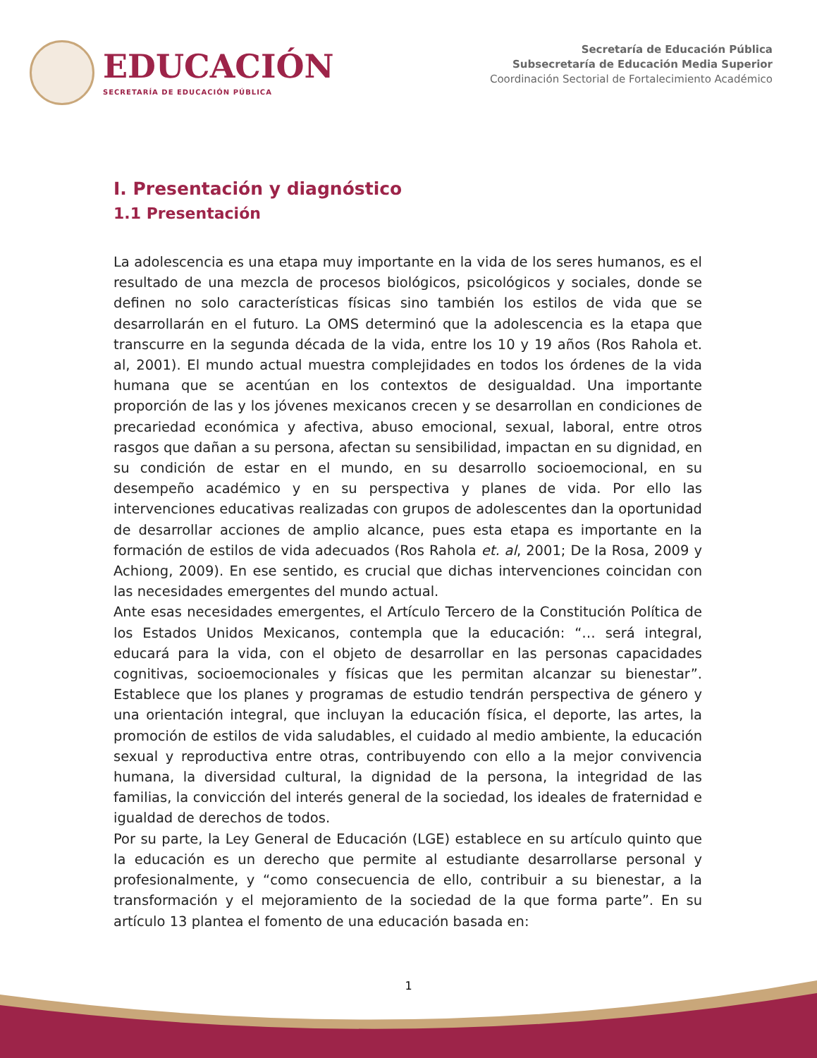EDUCACIÓN
SECRETARÍA DE EDUCACIÓN PÚBLICA
Secretaría de Educación Pública
Subsecretaría de Educación Media Superior
Coordinación Sectorial de Fortalecimiento Académico
I. Presentación y diagnóstico
1.1 Presentación
La adolescencia es una etapa muy importante en la vida de los seres humanos, es el resultado de una mezcla de procesos biológicos, psicológicos y sociales, donde se definen no solo características físicas sino también los estilos de vida que se desarrollarán en el futuro. La OMS determinó que la adolescencia es la etapa que transcurre en la segunda década de la vida, entre los 10 y 19 años (Ros Rahola et. al, 2001). El mundo actual muestra complejidades en todos los órdenes de la vida humana que se acentúan en los contextos de desigualdad. Una importante proporción de las y los jóvenes mexicanos crecen y se desarrollan en condiciones de precariedad económica y afectiva, abuso emocional, sexual, laboral, entre otros rasgos que dañan a su persona, afectan su sensibilidad, impactan en su dignidad, en su condición de estar en el mundo, en su desarrollo socioemocional, en su desempeño académico y en su perspectiva y planes de vida. Por ello las intervenciones educativas realizadas con grupos de adolescentes dan la oportunidad de desarrollar acciones de amplio alcance, pues esta etapa es importante en la formación de estilos de vida adecuados (Ros Rahola et. al, 2001; De la Rosa, 2009 y Achiong, 2009). En ese sentido, es crucial que dichas intervenciones coincidan con las necesidades emergentes del mundo actual.
Ante esas necesidades emergentes, el Artículo Tercero de la Constitución Política de los Estados Unidos Mexicanos, contempla que la educación: “… será integral, educará para la vida, con el objeto de desarrollar en las personas capacidades cognitivas, socioemocionales y físicas que les permitan alcanzar su bienestar”. Establece que los planes y programas de estudio tendrán perspectiva de género y una orientación integral, que incluyan la educación física, el deporte, las artes, la promoción de estilos de vida saludables, el cuidado al medio ambiente, la educación sexual y reproductiva entre otras, contribuyendo con ello a la mejor convivencia humana, la diversidad cultural, la dignidad de la persona, la integridad de las familias, la convicción del interés general de la sociedad, los ideales de fraternidad e igualdad de derechos de todos.
Por su parte, la Ley General de Educación (LGE) establece en su artículo quinto que la educación es un derecho que permite al estudiante desarrollarse personal y profesionalmente, y “como consecuencia de ello, contribuir a su bienestar, a la transformación y el mejoramiento de la sociedad de la que forma parte”. En su artículo 13 plantea el fomento de una educación basada en:
1